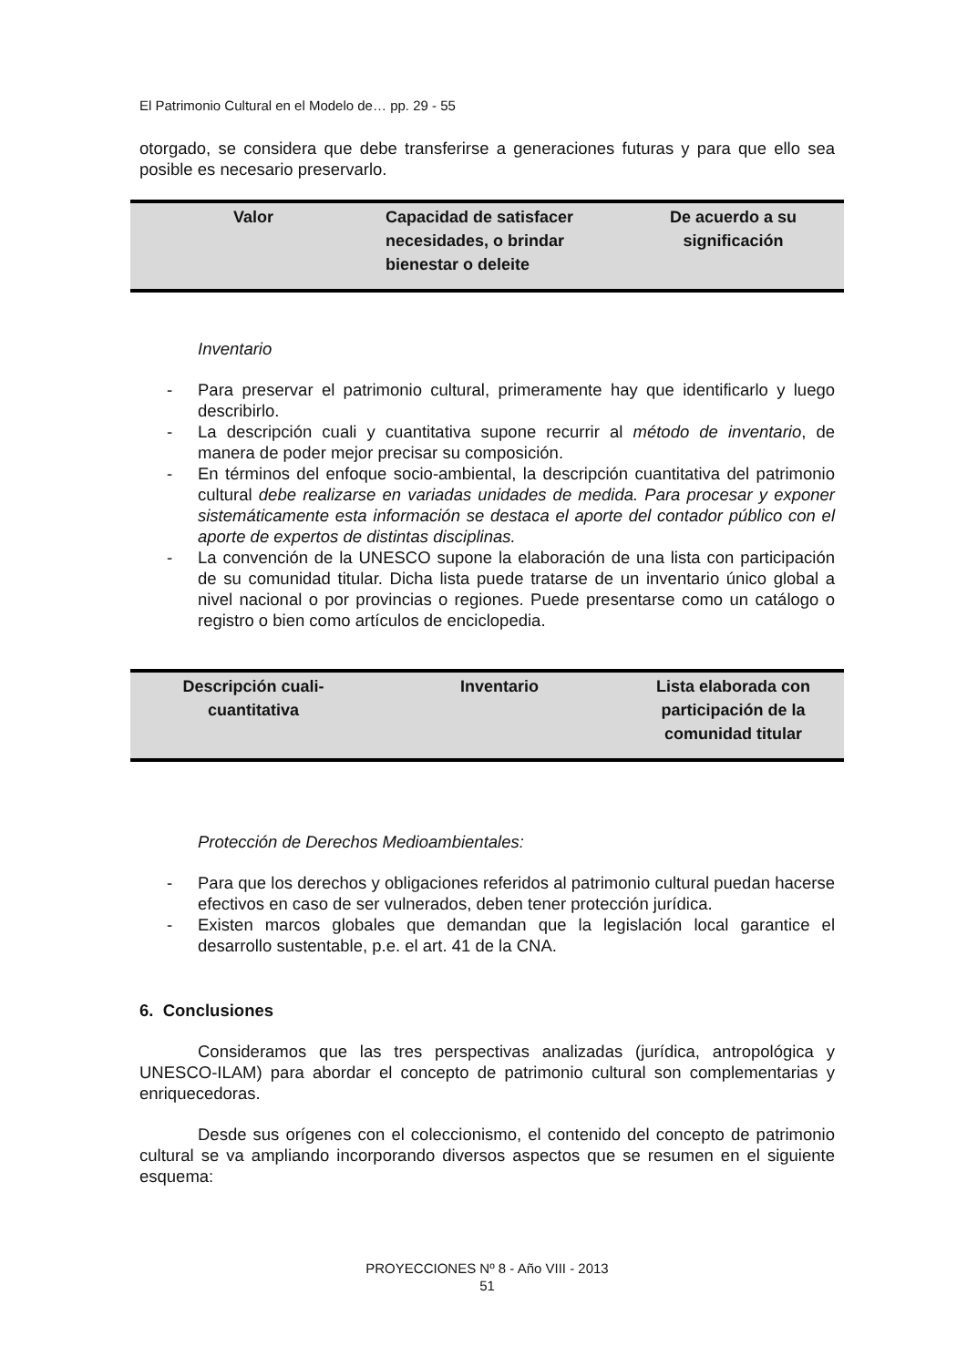El Patrimonio Cultural en el Modelo de… pp. 29 - 55
otorgado, se considera que debe transferirse a generaciones futuras y para que ello sea posible es necesario preservarlo.
| Valor | Capacidad de satisfacer necesidades, o brindar bienestar o deleite | De acuerdo a su significación |
Inventario
- Para preservar el patrimonio cultural, primeramente hay que identificarlo y luego describirlo.
- La descripción cuali y cuantitativa supone recurrir al método de inventario, de manera de poder mejor precisar su composición.
- En términos del enfoque socio-ambiental, la descripción cuantitativa del patrimonio cultural debe realizarse en variadas unidades de medida. Para procesar y exponer sistemáticamente esta información se destaca el aporte del contador público con el aporte de expertos de distintas disciplinas.
- La convención de la UNESCO supone la elaboración de una lista con participación de su comunidad titular. Dicha lista puede tratarse de un inventario único global a nivel nacional o por provincias o regiones. Puede presentarse como un catálogo o registro o bien como artículos de enciclopedia.
| Descripción cuali-cuantitativa | Inventario | Lista elaborada con participación de la comunidad titular |
Protección de Derechos Medioambientales:
- Para que los derechos y obligaciones referidos al patrimonio cultural puedan hacerse efectivos en caso de ser vulnerados, deben tener protección jurídica.
- Existen marcos globales que demandan que la legislación local garantice el desarrollo sustentable, p.e. el art. 41 de la CNA.
6. Conclusiones
Consideramos que las tres perspectivas analizadas (jurídica, antropológica y UNESCO-ILAM) para abordar el concepto de patrimonio cultural son complementarias y enriquecedoras.
Desde sus orígenes con el coleccionismo, el contenido del concepto de patrimonio cultural se va ampliando incorporando diversos aspectos que se resumen en el siguiente esquema:
PROYECCIONES Nº 8 - Año VIII - 2013
51